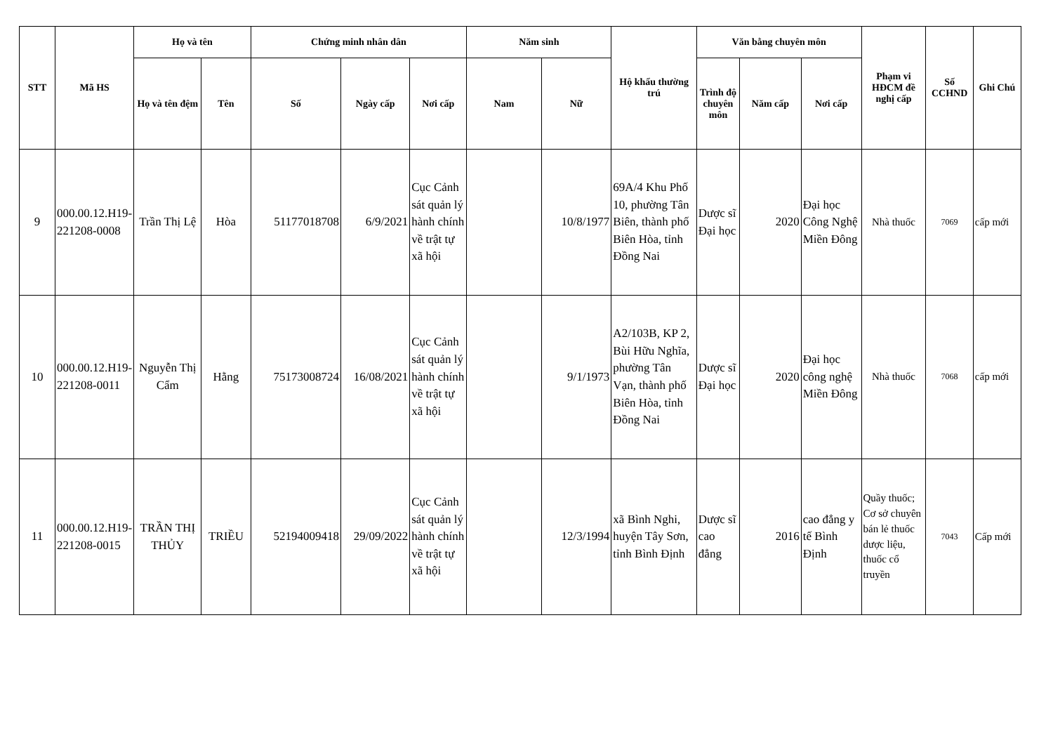| STT | Mã HS | Họ và tên | | Chứng minh nhân dân | | | Năm sinh | | Hộ khẩu thường trú | Văn bằng chuyên môn | | | Phạm vi HĐCM đề nghị cấp | Số CCHND | Ghi Chú |
| --- | --- | --- | --- | --- | --- | --- | --- | --- | --- | --- | --- | --- | --- | --- | --- |
| | | Họ và tên đệm | Tên | Số | Ngày cấp | Nơi cấp | Nam | Nữ | | Trình độ chuyên môn | Năm cấp | Nơi cấp | | | |
| 9 | 000.00.12.H19-221208-0008 | Trần Thị Lệ | Hòa | 51177018708 | 6/9/2021 | Cục Cảnh sát quản lý hành chính về trật tự xã hội | | 10/8/1977 | 69A/4 Khu Phố 10, phường Tân Biên, thành phố Biên Hòa, tỉnh Đồng Nai | Dược sĩ Đại học | 2020 | Đại học Công Nghệ Miền Đông | Nhà thuốc | 7069 | cấp mới |
| 10 | 000.00.12.H19-221208-0011 | Nguyễn Thị Cẩm | Hằng | 75173008724 | 16/08/2021 | Cục Cảnh sát quản lý hành chính về trật tự xã hội | | 9/1/1973 | A2/103B, KP 2, Bùi Hữu Nghĩa, phường Tân Vạn, thành phố Biên Hòa, tỉnh Đồng Nai | Dược sĩ Đại học | 2020 | Đại học công nghệ Miền Đông | Nhà thuốc | 7068 | cấp mới |
| 11 | 000.00.12.H19-221208-0015 | TRẦN THỊ THỦY | TRIỀU | 52194009418 | 29/09/2022 | Cục Cảnh sát quản lý hành chính về trật tự xã hội | | 12/3/1994 | xã Bình Nghi, huyện Tây Sơn, tỉnh Bình Định | Dược sĩ cao đẳng | 2016 | cao đẳng y tế Bình Định | Quầy thuốc; Cơ sở chuyên bán lẻ thuốc dược liệu, thuốc cổ truyền | 7043 | Cấp mới |